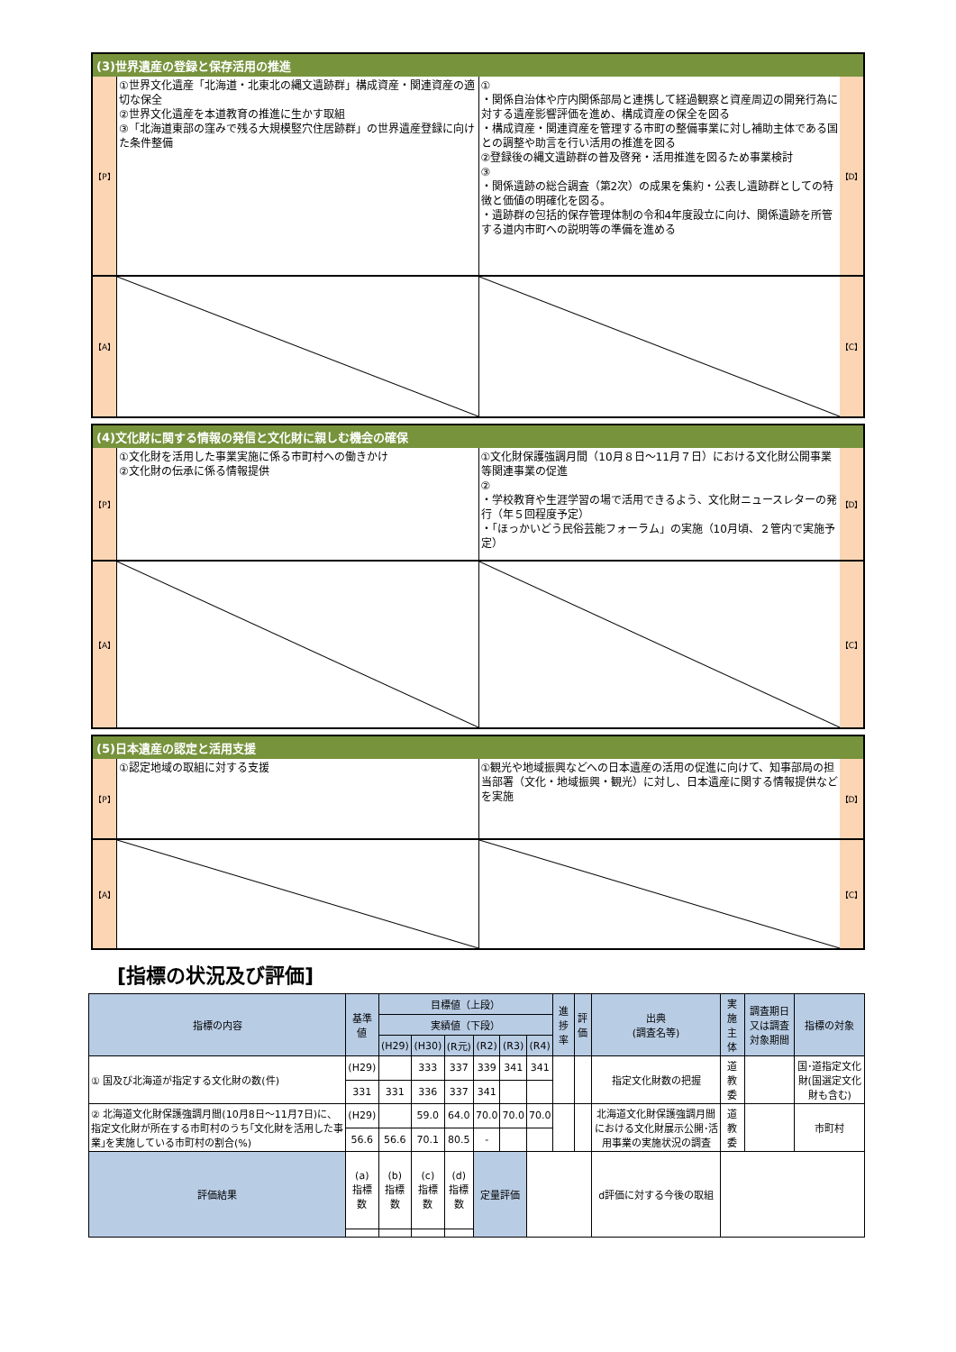(3)世界遺産の登録と保存活用の推進
【P】
①世界文化遺産「北海道・北東北の縄文遺跡群」構成資産・関連資産の適切な保全
②世界文化遺産を本道教育の推進に生かす取組
③「北海道東部の窪みで残る大規模竪穴住居跡群」の世界遺産登録に向けた条件整備
①
・関係自治体や庁内関係部局と連携して経過観察と資産周辺の開発行為に対する遺産影響評価を進め、構成資産の保全を図る
・構成資産・関連資産を管理する市町の整備事業に対し補助主体である国との調整や助言を行い活用の推進を図る
②登録後の縄文遺跡群の普及啓発・活用推進を図るため事業検討
③
・関係遺跡の総合調査（第2次）の成果を集約・公表し遺跡群としての特徴と価値の明確化を図る。
・遺跡群の包括的保存管理体制の令和4年度設立に向け、関係遺跡を所管する道内市町への説明等の準備を進める
【D】
【A】 【C】
(4)文化財に関する情報の発信と文化財に親しむ機会の確保
【P】
①文化財を活用した事業実施に係る市町村への働きかけ
②文化財の伝承に係る情報提供
①文化財保護強調月間（10月８日～11月７日）における文化財公開事業等関連事業の促進
②
・学校教育や生涯学習の場で活用できるよう、文化財ニュースレターの発行（年５回程度予定）
・「ほっかいどう民俗芸能フォーラム」の実施（10月頃、２管内で実施予定）
【D】
【A】 【C】
(5)日本遺産の認定と活用支援
【P】
①認定地域の取組に対する支援 ①観光や地域振興などへの日本遺産の活用の促進に向けて、知事部局の担当部署（文化・地域振興・観光）に対し、日本遺産に関する情報提供などを実施
【D】
【A】 【C】
[指標の状況及び評価]
| 指標の内容 | 基準値 | 目標値（上段） | | | | | | 進捗率 | 評価 | 出典 (調査名等) | 実施主体 | 調査期日又は調査対象期間 | 指標の対象 |
| --- | --- | --- | --- | --- | --- | --- | --- | --- | --- | --- | --- | --- | --- |
| | | 実績値（下段） | | | | | | | | | | | |
| | | (H29) | (H30) | (R元) | (R2) | (R3) | (R4) | | | | | | |
| ① 国及び北海道が指定する文化財の数(件) | (H29) | | 333 | 337 | 339 | 341 | 341 | | | 指定文化財数の把握 | 道教委 | | 国･道指定文化財(国選定文化財も含む) |
| | 331 | 331 | 336 | 337 | 341 | | | | | | | | |
| ② 北海道文化財保護強調月間(10月8日～11月7日)に、指定文化財が所在する市町村のうち｢文化財を活用した事業｣を実施している市町村の割合(%) | (H29) | | 59.0 | 64.0 | 70.0 | 70.0 | 70.0 | | | 北海道文化財保護強調月間における文化財展示公開･活用事業の実施状況の調査 | 道教委 | | 市町村 |
| | 56.6 | 56.6 | 70.1 | 80.5 | - | | | | | | | | |
| 評価結果 | (a) 指標数 | (b) 指標数 | (c) 指標数 | (d) 指標数 | 定量評価 | | | | | d評価に対する今後の取組 | | | |